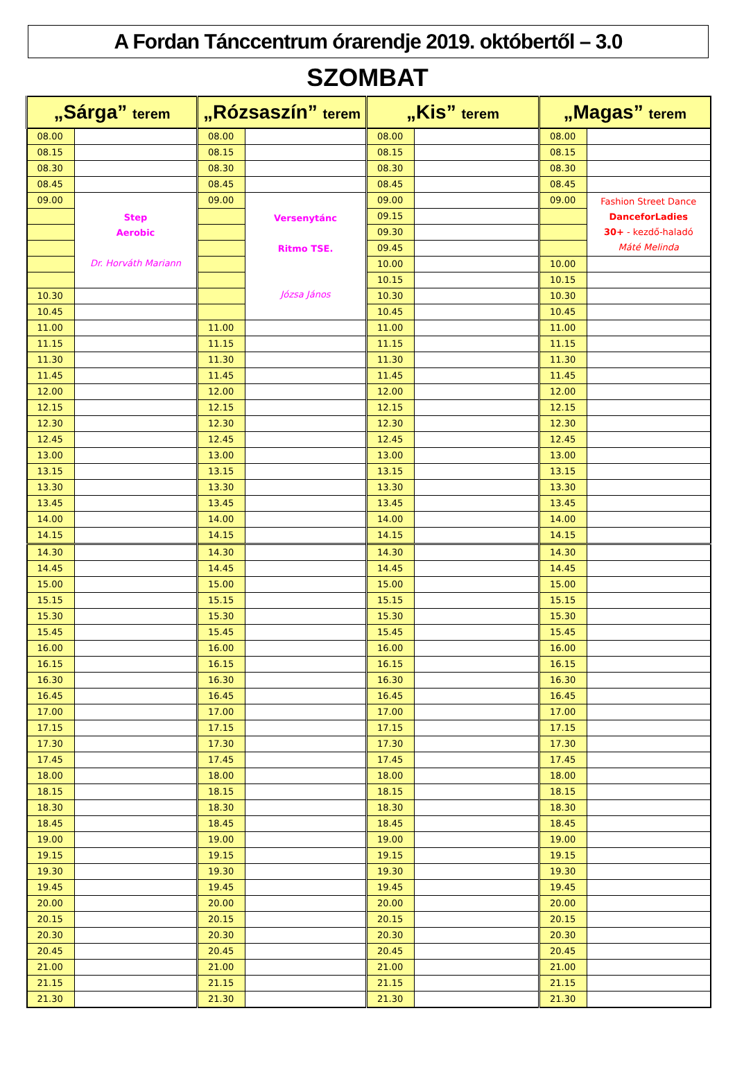A Fordan Tánccentrum órarendje 2019. októbertől – 3.0
SZOMBAT
| „Sárga” terem | | „Rózsaszín” terem | | „Kis” terem | | „Magas” terem | |
| --- | --- | --- | --- | --- | --- | --- | --- |
| 08.00 | | 08.00 | | 08.00 | | 08.00 | |
| 08.15 | | 08.15 | | 08.15 | | 08.15 | |
| 08.30 | | 08.30 | | 08.30 | | 08.30 | |
| 08.45 | | 08.45 | | 08.45 | | 08.45 | |
| 09.00 | Step Aerobic Dr. Horváth Mariann | 09.00 | Versenytánc Ritmo TSE. Józsa János | 09.00 | | 09.00 | Fashion Street Dance DanceforLadies 30+ - kezdő-haladó Máté Melinda |
| | | | | 09.15 | | | |
| | | | | 09.30 | | | |
| | | | | 09.45 | | | |
| | | | | 10.00 | | 10.00 | |
| | | | | 10.15 | | 10.15 | |
| 10.30 | | | | 10.30 | | 10.30 | |
| 10.45 | | | | 10.45 | | 10.45 | |
| 11.00 | | 11.00 | | 11.00 | | 11.00 | |
| 11.15 | | 11.15 | | 11.15 | | 11.15 | |
| 11.30 | | 11.30 | | 11.30 | | 11.30 | |
| 11.45 | | 11.45 | | 11.45 | | 11.45 | |
| 12.00 | | 12.00 | | 12.00 | | 12.00 | |
| 12.15 | | 12.15 | | 12.15 | | 12.15 | |
| 12.30 | | 12.30 | | 12.30 | | 12.30 | |
| 12.45 | | 12.45 | | 12.45 | | 12.45 | |
| 13.00 | | 13.00 | | 13.00 | | 13.00 | |
| 13.15 | | 13.15 | | 13.15 | | 13.15 | |
| 13.30 | | 13.30 | | 13.30 | | 13.30 | |
| 13.45 | | 13.45 | | 13.45 | | 13.45 | |
| 14.00 | | 14.00 | | 14.00 | | 14.00 | |
| 14.15 | | 14.15 | | 14.15 | | 14.15 | |
| 14.30 | | 14.30 | | 14.30 | | 14.30 | |
| 14.45 | | 14.45 | | 14.45 | | 14.45 | |
| 15.00 | | 15.00 | | 15.00 | | 15.00 | |
| 15.15 | | 15.15 | | 15.15 | | 15.15 | |
| 15.30 | | 15.30 | | 15.30 | | 15.30 | |
| 15.45 | | 15.45 | | 15.45 | | 15.45 | |
| 16.00 | | 16.00 | | 16.00 | | 16.00 | |
| 16.15 | | 16.15 | | 16.15 | | 16.15 | |
| 16.30 | | 16.30 | | 16.30 | | 16.30 | |
| 16.45 | | 16.45 | | 16.45 | | 16.45 | |
| 17.00 | | 17.00 | | 17.00 | | 17.00 | |
| 17.15 | | 17.15 | | 17.15 | | 17.15 | |
| 17.30 | | 17.30 | | 17.30 | | 17.30 | |
| 17.45 | | 17.45 | | 17.45 | | 17.45 | |
| 18.00 | | 18.00 | | 18.00 | | 18.00 | |
| 18.15 | | 18.15 | | 18.15 | | 18.15 | |
| 18.30 | | 18.30 | | 18.30 | | 18.30 | |
| 18.45 | | 18.45 | | 18.45 | | 18.45 | |
| 19.00 | | 19.00 | | 19.00 | | 19.00 | |
| 19.15 | | 19.15 | | 19.15 | | 19.15 | |
| 19.30 | | 19.30 | | 19.30 | | 19.30 | |
| 19.45 | | 19.45 | | 19.45 | | 19.45 | |
| 20.00 | | 20.00 | | 20.00 | | 20.00 | |
| 20.15 | | 20.15 | | 20.15 | | 20.15 | |
| 20.30 | | 20.30 | | 20.30 | | 20.30 | |
| 20.45 | | 20.45 | | 20.45 | | 20.45 | |
| 21.00 | | 21.00 | | 21.00 | | 21.00 | |
| 21.15 | | 21.15 | | 21.15 | | 21.15 | |
| 21.30 | | 21.30 | | 21.30 | | 21.30 | |